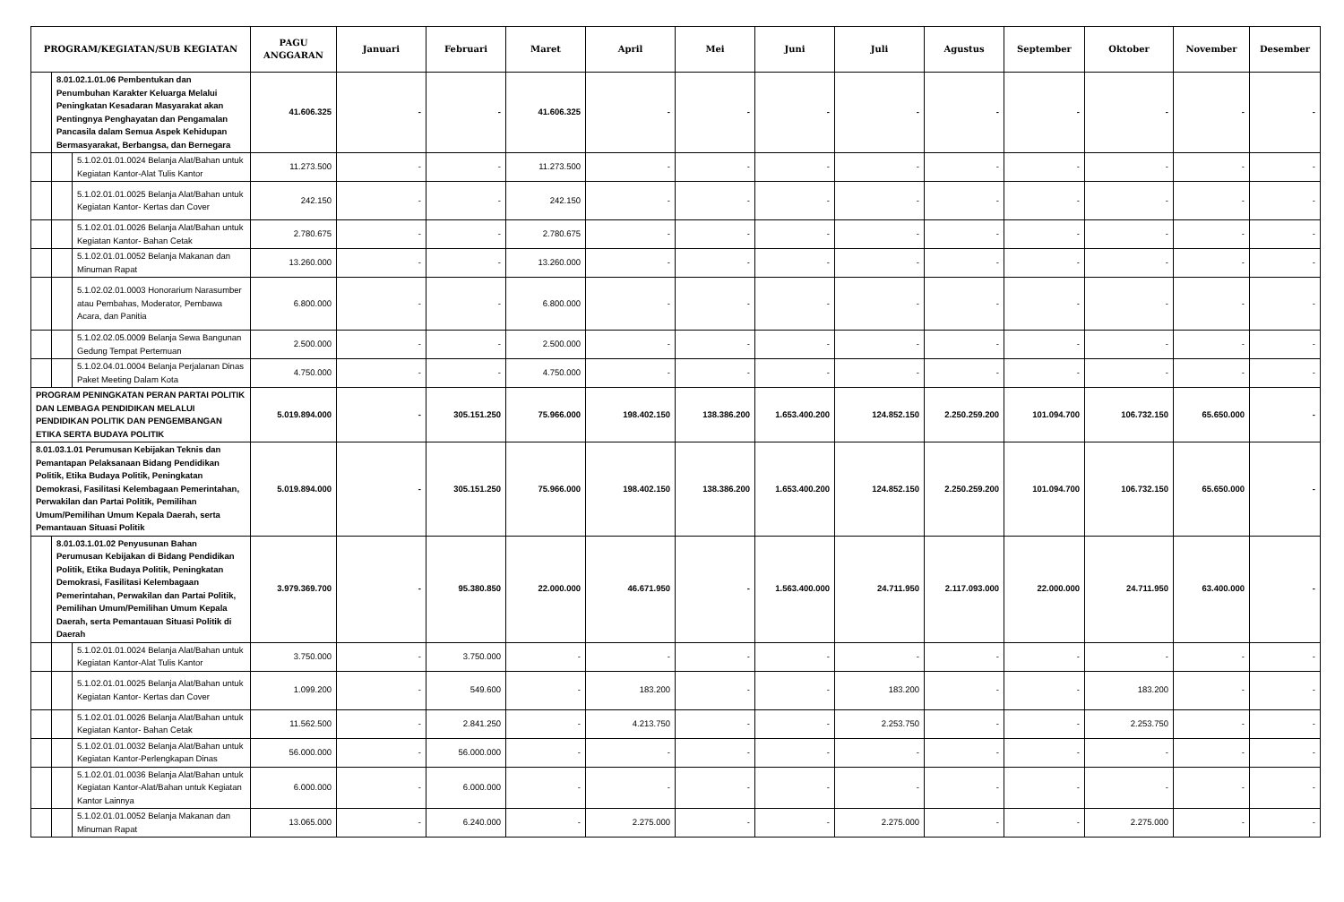| PROGRAM/KEGIATAN/SUB KEGIATAN | | | PAGU ANGGARAN | Januari | Februari | Maret | April | Mei | Juni | Juli | Agustus | September | Oktober | November | Desember |
| --- | --- | --- | --- | --- | --- | --- | --- | --- | --- | --- | --- | --- | --- | --- | --- |
| | 8.01.02.1.01.06 Pembentukan dan Penumbuhan Karakter Keluarga Melalui Peningkatan Kesadaran Masyarakat akan Pentingnya Penghayatan dan Pengamalan Pancasila dalam Semua Aspek Kehidupan Bermasyarakat, Berbangsa, dan Bernegara | | 41.606.325 | - | - | 41.606.325 | - | - | - | - | - | - | - | - | - |
| | | 5.1.02.01.01.0024 Belanja Alat/Bahan untuk Kegiatan Kantor-Alat Tulis Kantor | 11.273.500 | - | - | 11.273.500 | - | - | - | - | - | - | - | - | - |
| | | 5.1.02.01.01.0025 Belanja Alat/Bahan untuk Kegiatan Kantor- Kertas dan Cover | 242.150 | - | - | 242.150 | - | - | - | - | - | - | - | - | - |
| | | 5.1.02.01.01.0026 Belanja Alat/Bahan untuk Kegiatan Kantor- Bahan Cetak | 2.780.675 | - | - | 2.780.675 | - | - | - | - | - | - | - | - | - |
| | | 5.1.02.01.01.0052 Belanja Makanan dan Minuman Rapat | 13.260.000 | - | - | 13.260.000 | - | - | - | - | - | - | - | - | - |
| | | 5.1.02.02.01.0003 Honorarium Narasumber atau Pembahas, Moderator, Pembawa Acara, dan Panitia | 6.800.000 | - | - | 6.800.000 | - | - | - | - | - | - | - | - | - |
| | | 5.1.02.02.05.0009 Belanja Sewa Bangunan Gedung Tempat Pertemuan | 2.500.000 | - | - | 2.500.000 | - | - | - | - | - | - | - | - | - |
| | | 5.1.02.04.01.0004 Belanja Perjalanan Dinas Paket Meeting Dalam Kota | 4.750.000 | - | - | 4.750.000 | - | - | - | - | - | - | - | - | - |
| PROGRAM PENINGKATAN PERAN PARTAI POLITIK DAN LEMBAGA PENDIDIKAN MELALUI PENDIDIKAN POLITIK DAN PENGEMBANGAN ETIKA SERTA BUDAYA POLITIK | | | 5.019.894.000 | - | 305.151.250 | 75.966.000 | 198.402.150 | 138.386.200 | 1.653.400.200 | 124.852.150 | 2.250.259.200 | 101.094.700 | 106.732.150 | 65.650.000 | - |
| 8.01.03.1.01 Perumusan Kebijakan Teknis dan Pemantapan Pelaksanaan Bidang Pendidikan Politik, Etika Budaya Politik, Peningkatan Demokrasi, Fasilitasi Kelembagaan Pemerintahan, Perwakilan dan Partai Politik, Pemilihan Umum/Pemilihan Umum Kepala Daerah, serta Pemantauan Situasi Politik | | | 5.019.894.000 | - | 305.151.250 | 75.966.000 | 198.402.150 | 138.386.200 | 1.653.400.200 | 124.852.150 | 2.250.259.200 | 101.094.700 | 106.732.150 | 65.650.000 | - |
| | 8.01.03.1.01.02 Penyusunan Bahan Perumusan Kebijakan di Bidang Pendidikan Politik, Etika Budaya Politik, Peningkatan Demokrasi, Fasilitasi Kelembagaan Pemerintahan, Perwakilan dan Partai Politik, Pemilihan Umum/Pemilihan Umum Kepala Daerah, serta Pemantauan Situasi Politik di Daerah | | 3.979.369.700 | - | 95.380.850 | 22.000.000 | 46.671.950 | - | 1.563.400.000 | 24.711.950 | 2.117.093.000 | 22.000.000 | 24.711.950 | 63.400.000 | - |
| | | 5.1.02.01.01.0024 Belanja Alat/Bahan untuk Kegiatan Kantor-Alat Tulis Kantor | 3.750.000 | - | 3.750.000 | - | - | - | - | - | - | - | - | - | - |
| | | 5.1.02.01.01.0025 Belanja Alat/Bahan untuk Kegiatan Kantor- Kertas dan Cover | 1.099.200 | - | 549.600 | - | 183.200 | - | - | 183.200 | - | - | 183.200 | - | - |
| | | 5.1.02.01.01.0026 Belanja Alat/Bahan untuk Kegiatan Kantor- Bahan Cetak | 11.562.500 | - | 2.841.250 | - | 4.213.750 | - | - | 2.253.750 | - | - | 2.253.750 | - | - |
| | | 5.1.02.01.01.0032 Belanja Alat/Bahan untuk Kegiatan Kantor-Perlengkapan Dinas | 56.000.000 | - | 56.000.000 | - | - | - | - | - | - | - | - | - | - |
| | | 5.1.02.01.01.0036 Belanja Alat/Bahan untuk Kegiatan Kantor-Alat/Bahan untuk Kegiatan Kantor Lainnya | 6.000.000 | - | 6.000.000 | - | - | - | - | - | - | - | - | - | - |
| | | 5.1.02.01.01.0052 Belanja Makanan dan Minuman Rapat | 13.065.000 | - | 6.240.000 | - | 2.275.000 | - | - | 2.275.000 | - | - | 2.275.000 | - | - |